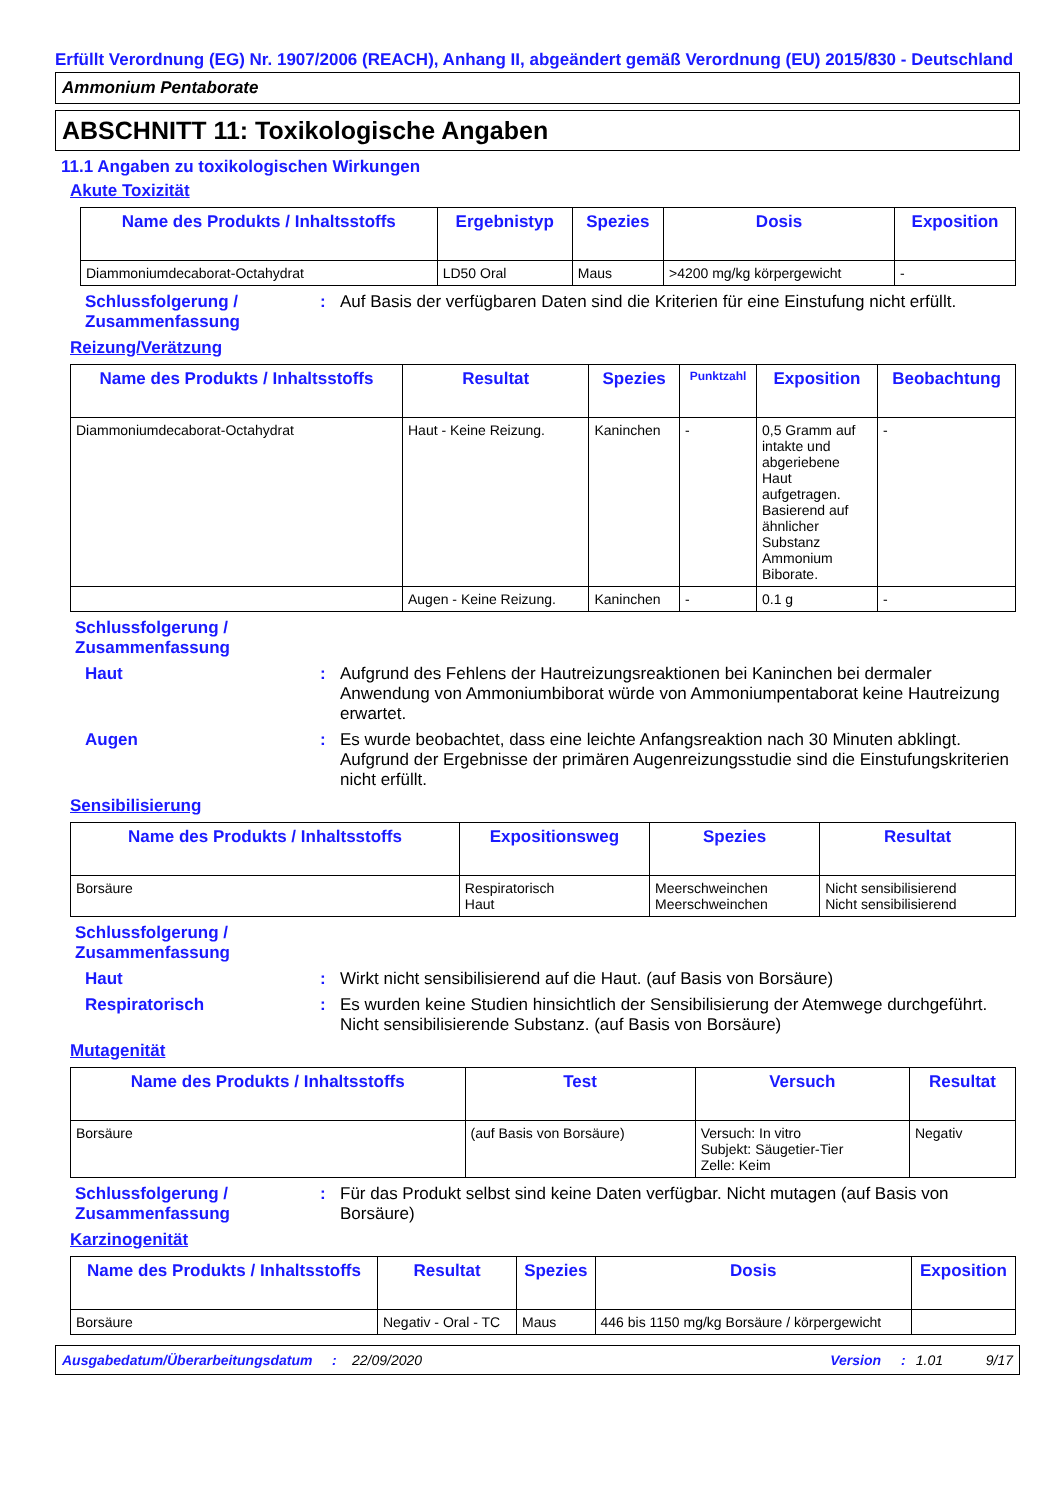Erfüllt Verordnung (EG) Nr. 1907/2006 (REACH), Anhang II, abgeändert gemäß Verordnung (EU) 2015/830 - Deutschland
Ammonium Pentaborate
ABSCHNITT 11: Toxikologische Angaben
11.1 Angaben zu toxikologischen Wirkungen
Akute Toxizität
| Name des Produkts / Inhaltsstoffs | Ergebnistyp | Spezies | Dosis | Exposition |
| --- | --- | --- | --- | --- |
| Diammoniumdecaborat-Octahydrat | LD50 Oral | Maus | >4200 mg/kg körpergewicht | - |
Schlussfolgerung / Zusammenfassung
: Auf Basis der verfügbaren Daten sind die Kriterien für eine Einstufung nicht erfüllt.
Reizung/Verätzung
| Name des Produkts / Inhaltsstoffs | Resultat | Spezies | Punktzahl | Exposition | Beobachtung |
| --- | --- | --- | --- | --- | --- |
| Diammoniumdecaborat-Octahydrat | Haut - Keine Reizung. | Kaninchen | - | 0,5 Gramm auf intakte und abgeriebene Haut aufgetragen. Basierend auf ähnlicher Substanz Ammonium Biborate. | - |
| | Augen - Keine Reizung. | Kaninchen | - | 0.1 g | - |
Schlussfolgerung / Zusammenfassung
Haut : Aufgrund des Fehlens der Hautreizungsreaktionen bei Kaninchen bei dermaler Anwendung von Ammoniumbiborat würde von Ammoniumpentaborat keine Hautreizung erwartet.
Augen : Es wurde beobachtet, dass eine leichte Anfangsreaktion nach 30 Minuten abklingt. Aufgrund der Ergebnisse der primären Augenreizungsstudie sind die Einstufungskriterien nicht erfüllt.
Sensibilisierung
| Name des Produkts / Inhaltsstoffs | Expositionsweg | Spezies | Resultat |
| --- | --- | --- | --- |
| Borsäure | Respiratorisch Haut | Meerschweinchen Meerschweinchen | Nicht sensibilisierend Nicht sensibilisierend |
Schlussfolgerung / Zusammenfassung
Haut : Wirkt nicht sensibilisierend auf die Haut. (auf Basis von Borsäure)
Respiratorisch : Es wurden keine Studien hinsichtlich der Sensibilisierung der Atemwege durchgeführt. Nicht sensibilisierende Substanz. (auf Basis von Borsäure)
Mutagenität
| Name des Produkts / Inhaltsstoffs | Test | Versuch | Resultat |
| --- | --- | --- | --- |
| Borsäure | (auf Basis von Borsäure) | Versuch: In vitro Subjekt: Säugetier-Tier Zelle: Keim | Negativ |
Schlussfolgerung / Zusammenfassung
: Für das Produkt selbst sind keine Daten verfügbar. Nicht mutagen (auf Basis von Borsäure)
Karzinogenität
| Name des Produkts / Inhaltsstoffs | Resultat | Spezies | Dosis | Exposition |
| --- | --- | --- | --- | --- |
| Borsäure | Negativ - Oral - TC | Maus | 446 bis 1150 mg/kg Borsäure / körpergewicht | |
Ausgabedatum/Überarbeitungsdatum: 22/09/2020 Version: 1.01 9/17